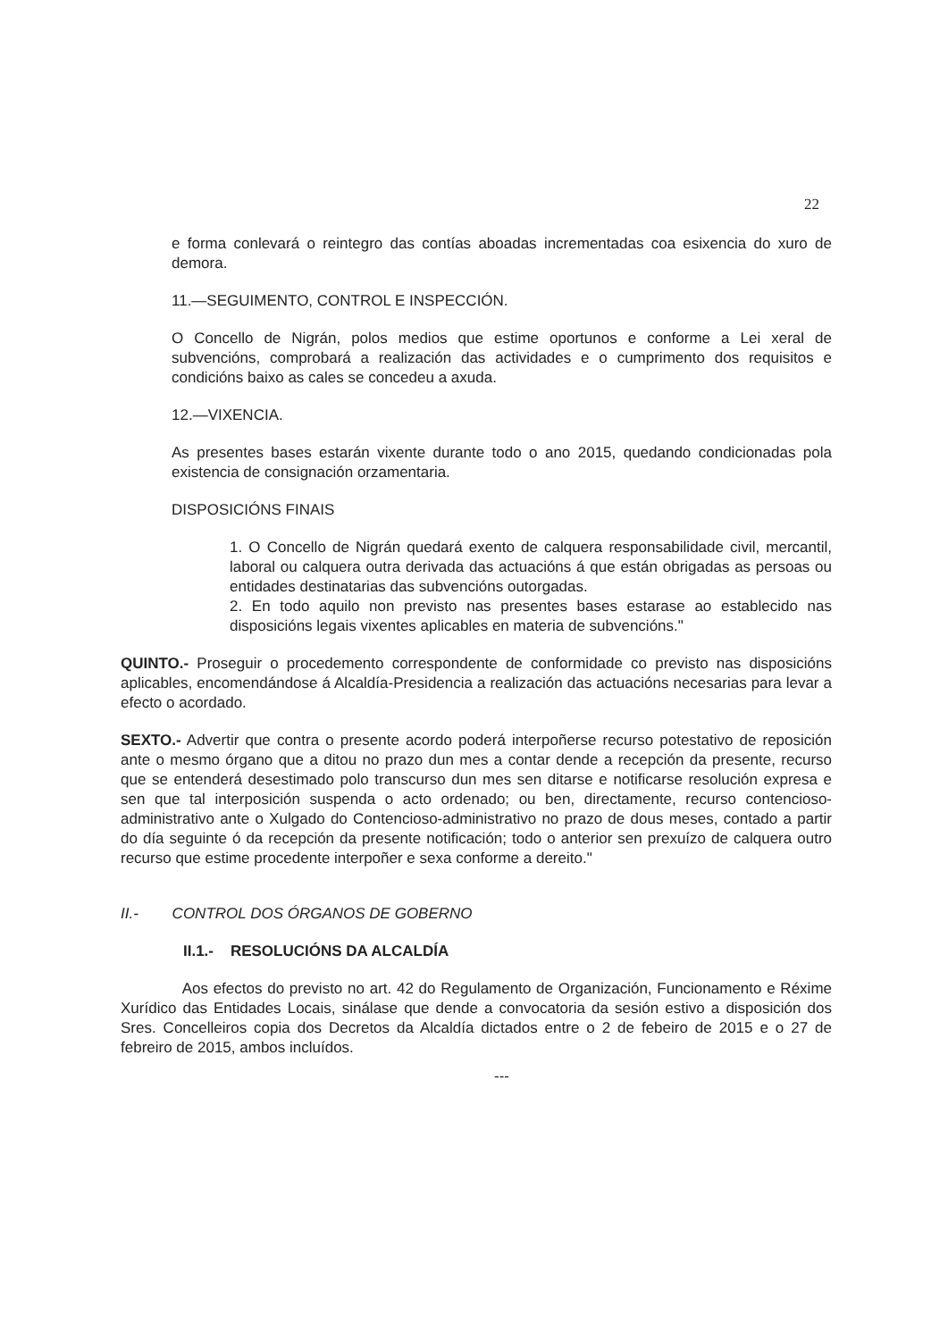22
e forma conlevará o reintegro das contías aboadas incrementadas coa esixencia do xuro de demora.
11.—SEGUIMENTO, CONTROL E INSPECCIÓN.
O Concello de Nigrán, polos medios que estime oportunos e conforme a Lei xeral de subvencións, comprobará a realización das actividades e o cumprimento dos requisitos e condicións baixo as cales se concedeu a axuda.
12.—VIXENCIA.
As presentes bases estarán vixente durante todo o ano 2015, quedando condicionadas pola existencia de consignación orzamentaria.
DISPOSICIÓNS FINAIS
1. O Concello de Nigrán quedará exento de calquera responsabilidade civil, mercantil, laboral ou calquera outra derivada das actuacións á que están obrigadas as persoas ou entidades destinatarias das subvencións outorgadas.
2. En todo aquilo non previsto nas presentes bases estarase ao establecido nas disposicións legais vixentes aplicables en materia de subvencións."
QUINTO.- Proseguir o procedemento correspondente de conformidade co previsto nas disposicións aplicables, encomendándose á Alcaldía-Presidencia a realización das actuacións necesarias para levar a efecto o acordado.
SEXTO.- Advertir que contra o presente acordo poderá interpoñerse recurso potestativo de reposición ante o mesmo órgano que a ditou no prazo dun mes a contar dende a recepción da presente, recurso que se entenderá desestimado polo transcurso dun mes sen ditarse e notificarse resolución expresa e sen que tal interposición suspenda o acto ordenado; ou ben, directamente, recurso contencioso-administrativo ante o Xulgado do Contencioso-administrativo no prazo de dous meses, contado a partir do día seguinte ó da recepción da presente notificación; todo o anterior sen prexuízo de calquera outro recurso que estime procedente interpoñer e sexa conforme a dereito."
II.- CONTROL DOS ÓRGANOS DE GOBERNO
II.1.- RESOLUCIÓNS DA ALCALDÍA
Aos efectos do previsto no art. 42 do Regulamento de Organización, Funcionamento e Réxime Xurídico das Entidades Locais, sinálase que dende a convocatoria da sesión estivo a disposición dos Sres. Concelleiros copia dos Decretos da Alcaldía dictados entre o 2 de febeiro de 2015 e o 27 de febreiro de 2015, ambos incluídos.
---